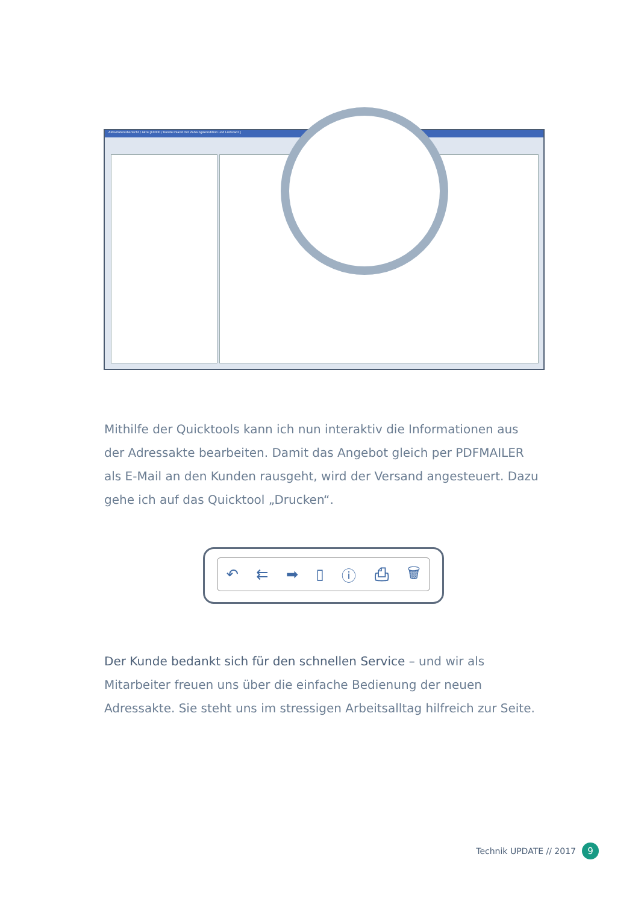Aktivitätenübersicht / Akte [10000 / Kunde Inland mit Zahlungskondition und Lieferadr.]
Mithilfe der Quicktools kann ich nun interaktiv die Informationen aus der Adressakte bearbeiten. Damit das Angebot gleich per PDFMAILER als E-Mail an den Kunden rausgeht, wird der Versand angesteuert. Dazu gehe ich auf das Quicktool „Drucken“.
↶ ⇇ ➡ ▯ ⓘ ⎙ 🗑
Der Kunde bedankt sich für den schnellen Service – und wir als Mitarbeiter freuen uns über die einfache Bedienung der neuen Adressakte. Sie steht uns im stressigen Arbeitsalltag hilfreich zur Seite.
Technik UPDATE // 2017 9